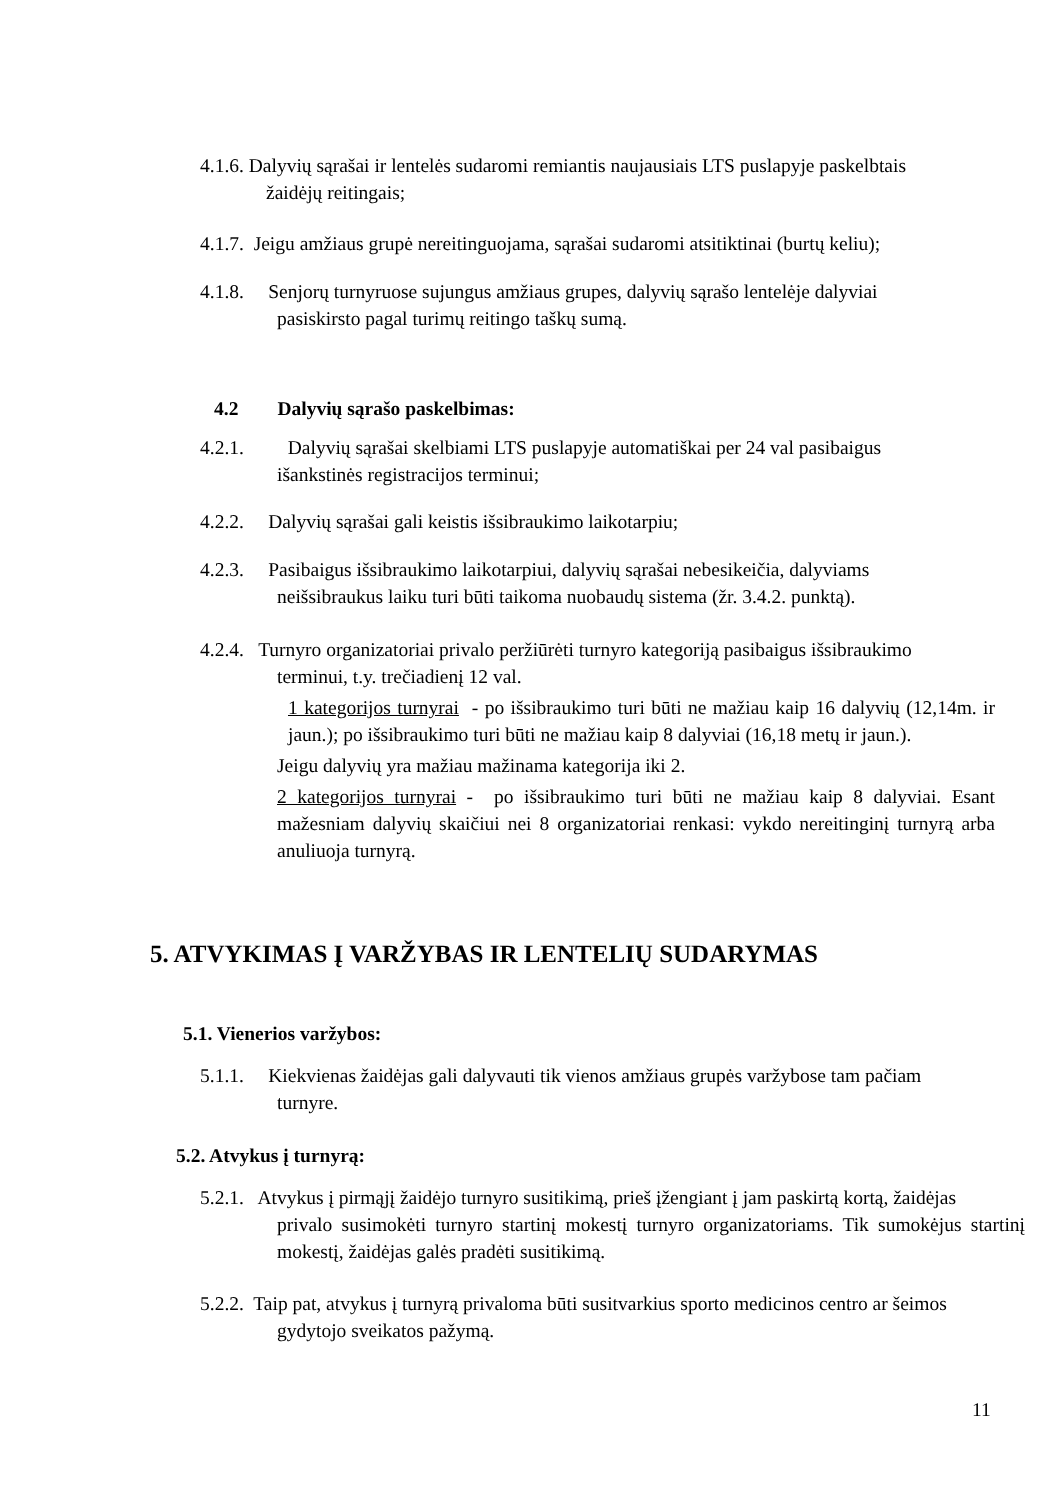4.1.6. Dalyvių sąrašai ir lentelės sudaromi remiantis naujausiais LTS puslapyje paskelbtais
žaidėjų reitingais;
4.1.7. Jeigu amžiaus grupė nereitinguojama, sąrašai sudaromi atsitiktinai (burtų keliu);
4.1.8. Senjorų turnyruose sujungus amžiaus grupes, dalyvių sąrašo lentelėje dalyviai
pasiskirsto pagal turimų reitingo taškų sumą.
4.2 Dalyvių sąrašo paskelbimas:
4.2.1. Dalyvių sąrašai skelbiami LTS puslapyje automatiškai per 24 val pasibaigus
išankstinės registracijos terminui;
4.2.2. Dalyvių sąrašai gali keistis išsibraukimo laikotarpiu;
4.2.3. Pasibaigus išsibraukimo laikotarpiui, dalyvių sąrašai nebesikeičia, dalyviams
neišsibraukus laiku turi būti taikoma nuobaudų sistema (žr. 3.4.2. punktą).
4.2.4. Turnyro organizatoriai privalo peržiūrėti turnyro kategoriją pasibaigus išsibraukimo
terminui, t.y. trečiadienį 12 val.
1 kategorijos turnyrai - po išsibraukimo turi būti ne mažiau kaip 16 dalyvių (12,14m. ir jaun.); po išsibraukimo turi būti ne mažiau kaip 8 dalyviai (16,18 metų ir jaun.).
Jeigu dalyvių yra mažiau mažinama kategorija iki 2.
2 kategorijos turnyrai - po išsibraukimo turi būti ne mažiau kaip 8 dalyviai. Esant mažesniam dalyvių skaičiui nei 8 organizatoriai renkasi: vykdo nereitinginį turnyrą arba anuliuoja turnyrą.
5. ATVYKIMAS Į VARŽYBAS IR LENTELIŲ SUDARYMAS
5.1. Vienerios varžybos:
5.1.1. Kiekvienas žaidėjas gali dalyvauti tik vienos amžiaus grupės varžybose tam pačiam
turnyre.
5.2. Atvykus į turnyrą:
5.2.1. Atvykus į pirmąjį žaidėjo turnyro susitikimą, prieš įžengiant į jam paskirtą kortą, žaidėjas
privalo susimokėti turnyro startinį mokestį turnyro organizatoriams. Tik sumokėjus startinį mokestį, žaidėjas galės pradėti susitikimą.
5.2.2. Taip pat, atvykus į turnyrą privaloma būti susitvarkius sporto medicinos centro ar šeimos
gydytojo sveikatos pažymą.
11